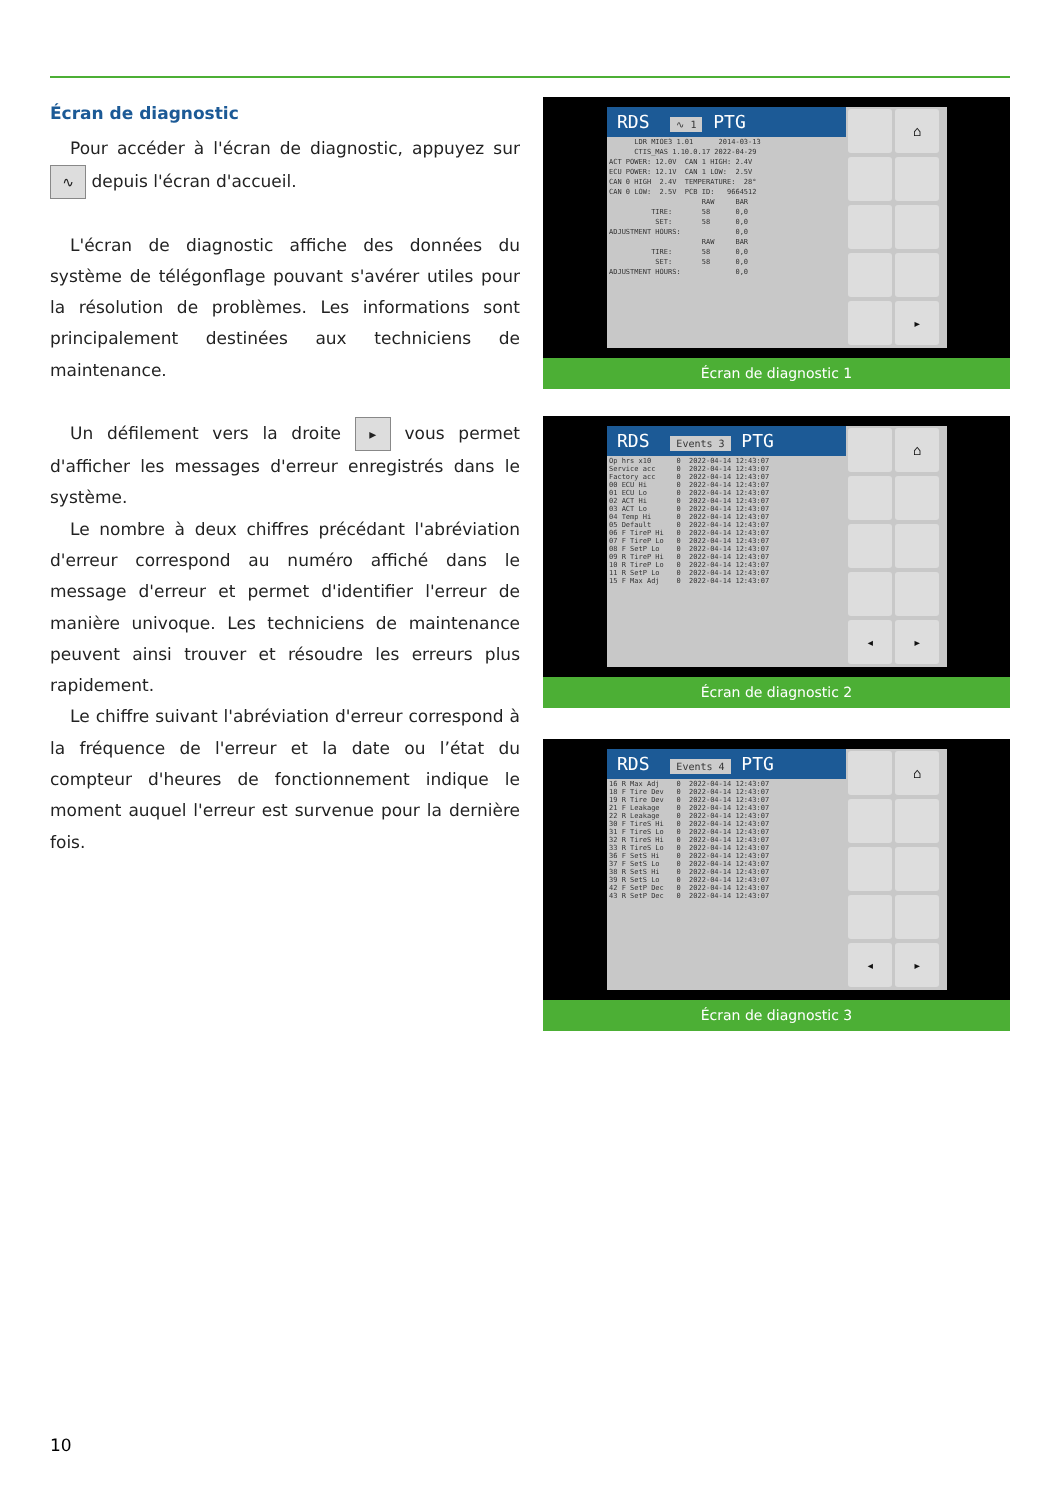Écran de diagnostic
Pour accéder à l'écran de diagnostic, appuyez sur ∿ depuis l'écran d'accueil.
L'écran de diagnostic affiche des données du système de télégonflage pouvant s'avérer utiles pour la résolution de problèmes. Les informations sont principalement destinées aux techniciens de maintenance.
Un défilement vers la droite ▸ vous permet d'afficher les messages d'erreur enregistrés dans le système.
Le nombre à deux chiffres précédant l'abréviation d'erreur correspond au numéro affiché dans le message d'erreur et permet d'identifier l'erreur de manière univoque. Les techniciens de maintenance peuvent ainsi trouver et résoudre les erreurs plus rapidement.
Le chiffre suivant l'abréviation d'erreur correspond à la fréquence de l'erreur et la date ou l’état du compteur d'heures de fonctionnement indique le moment auquel l'erreur est survenue pour la dernière fois.
RDS ∿ 1 PTG
LDR MIOE3 1.01 2014-03-13
CTIS_MAS 1.10.0.17 2022-04-29
ACT POWER: 12.0V CAN 1 HIGH: 2.4V
ECU POWER: 12.1V CAN 1 LOW: 2.5V
CAN 0 HIGH 2.4V TEMPERATURE: 28°
CAN 0 LOW: 2.5V PCB ID: 9664512
RAW BAR
TIRE: 58 0,0
SET: 58 0,0
ADJUSTMENT HOURS: 0,0
RAW BAR
TIRE: 58 0,0
SET: 58 0,0
ADJUSTMENT HOURS: 0,0
⌂
▸
Écran de diagnostic 1
RDS Events 3 PTG
Op hrs x10 0 2022-04-14 12:43:07 Service acc 0 2022-04-14 12:43:07 Factory acc 0 2022-04-14 12:43:07 00 ECU Hi 0 2022-04-14 12:43:07 01 ECU Lo 0 2022-04-14 12:43:07 02 ACT Hi 0 2022-04-14 12:43:07 03 ACT Lo 0 2022-04-14 12:43:07 04 Temp Hi 0 2022-04-14 12:43:07 05 Default 0 2022-04-14 12:43:07 06 F TireP Hi 0 2022-04-14 12:43:07 07 F TireP Lo 0 2022-04-14 12:43:07 08 F SetP Lo 0 2022-04-14 12:43:07 09 R TireP Hi 0 2022-04-14 12:43:07 10 R TireP Lo 0 2022-04-14 12:43:07 11 R SetP Lo 0 2022-04-14 12:43:07 15 F Max Adj 0 2022-04-14 12:43:07
⌂
◂
▸
Écran de diagnostic 2
RDS Events 4 PTG
16 R Max Adj 0 2022-04-14 12:43:07 18 F Tire Dev 0 2022-04-14 12:43:07 19 R Tire Dev 0 2022-04-14 12:43:07 21 F Leakage 0 2022-04-14 12:43:07 22 R Leakage 0 2022-04-14 12:43:07 30 F TireS Hi 0 2022-04-14 12:43:07 31 F TireS Lo 0 2022-04-14 12:43:07 32 R TireS Hi 0 2022-04-14 12:43:07 33 R TireS Lo 0 2022-04-14 12:43:07 36 F SetS Hi 0 2022-04-14 12:43:07 37 F SetS Lo 0 2022-04-14 12:43:07 38 R SetS Hi 0 2022-04-14 12:43:07 39 R SetS Lo 0 2022-04-14 12:43:07 42 F SetP Dec 0 2022-04-14 12:43:07 43 R SetP Dec 0 2022-04-14 12:43:07
⌂
◂
▸
Écran de diagnostic 3
10